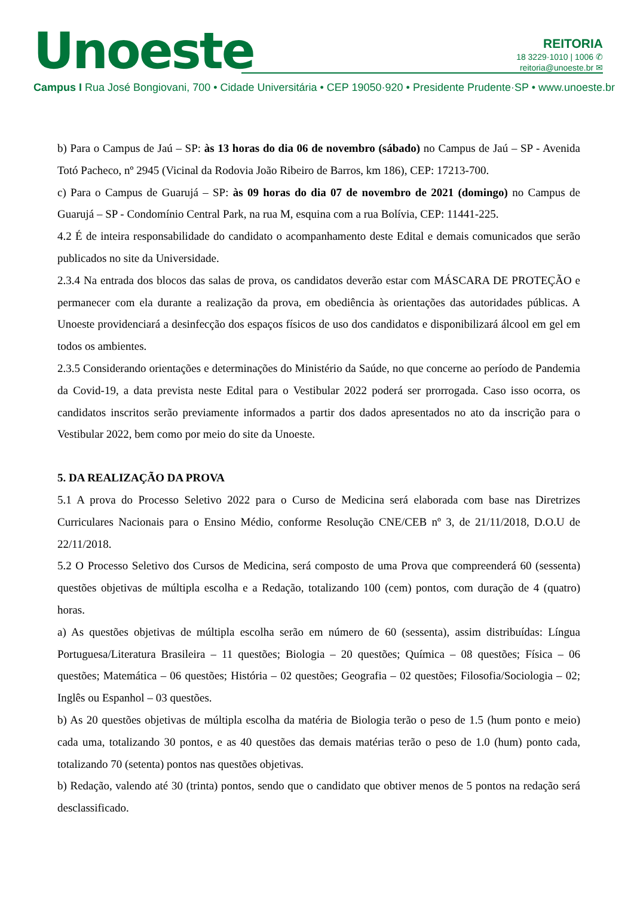Unoeste
REITORIA
18 3229·1010 | 1006 ✆
reitoria@unoeste.br ✉
Campus I Rua José Bongiovani, 700 • Cidade Universitária • CEP 19050·920 • Presidente Prudente·SP • www.unoeste.br
b) Para o Campus de Jaú – SP: às 13 horas do dia 06 de novembro (sábado) no Campus de Jaú – SP - Avenida Totó Pacheco, nº 2945 (Vicinal da Rodovia João Ribeiro de Barros, km 186), CEP: 17213-700.
c) Para o Campus de Guarujá – SP: às 09 horas do dia 07 de novembro de 2021 (domingo) no Campus de Guarujá – SP - Condomínio Central Park, na rua M, esquina com a rua Bolívia, CEP: 11441-225.
4.2 É de inteira responsabilidade do candidato o acompanhamento deste Edital e demais comunicados que serão publicados no site da Universidade.
2.3.4 Na entrada dos blocos das salas de prova, os candidatos deverão estar com MÁSCARA DE PROTEÇÃO e permanecer com ela durante a realização da prova, em obediência às orientações das autoridades públicas. A Unoeste providenciará a desinfecção dos espaços físicos de uso dos candidatos e disponibilizará álcool em gel em todos os ambientes.
2.3.5 Considerando orientações e determinações do Ministério da Saúde, no que concerne ao período de Pandemia da Covid-19, a data prevista neste Edital para o Vestibular 2022 poderá ser prorrogada. Caso isso ocorra, os candidatos inscritos serão previamente informados a partir dos dados apresentados no ato da inscrição para o Vestibular 2022, bem como por meio do site da Unoeste.
5. DA REALIZAÇÃO DA PROVA
5.1 A prova do Processo Seletivo 2022 para o Curso de Medicina será elaborada com base nas Diretrizes Curriculares Nacionais para o Ensino Médio, conforme Resolução CNE/CEB nº 3, de 21/11/2018, D.O.U de 22/11/2018.
5.2 O Processo Seletivo dos Cursos de Medicina, será composto de uma Prova que compreenderá 60 (sessenta) questões objetivas de múltipla escolha e a Redação, totalizando 100 (cem) pontos, com duração de 4 (quatro) horas.
a) As questões objetivas de múltipla escolha serão em número de 60 (sessenta), assim distribuídas: Língua Portuguesa/Literatura Brasileira – 11 questões; Biologia – 20 questões; Química – 08 questões; Física – 06 questões; Matemática – 06 questões; História – 02 questões; Geografia – 02 questões; Filosofia/Sociologia – 02; Inglês ou Espanhol – 03 questões.
b) As 20 questões objetivas de múltipla escolha da matéria de Biologia terão o peso de 1.5 (hum ponto e meio) cada uma, totalizando 30 pontos, e as 40 questões das demais matérias terão o peso de 1.0 (hum) ponto cada, totalizando 70 (setenta) pontos nas questões objetivas.
b) Redação, valendo até 30 (trinta) pontos, sendo que o candidato que obtiver menos de 5 pontos na redação será desclassificado.